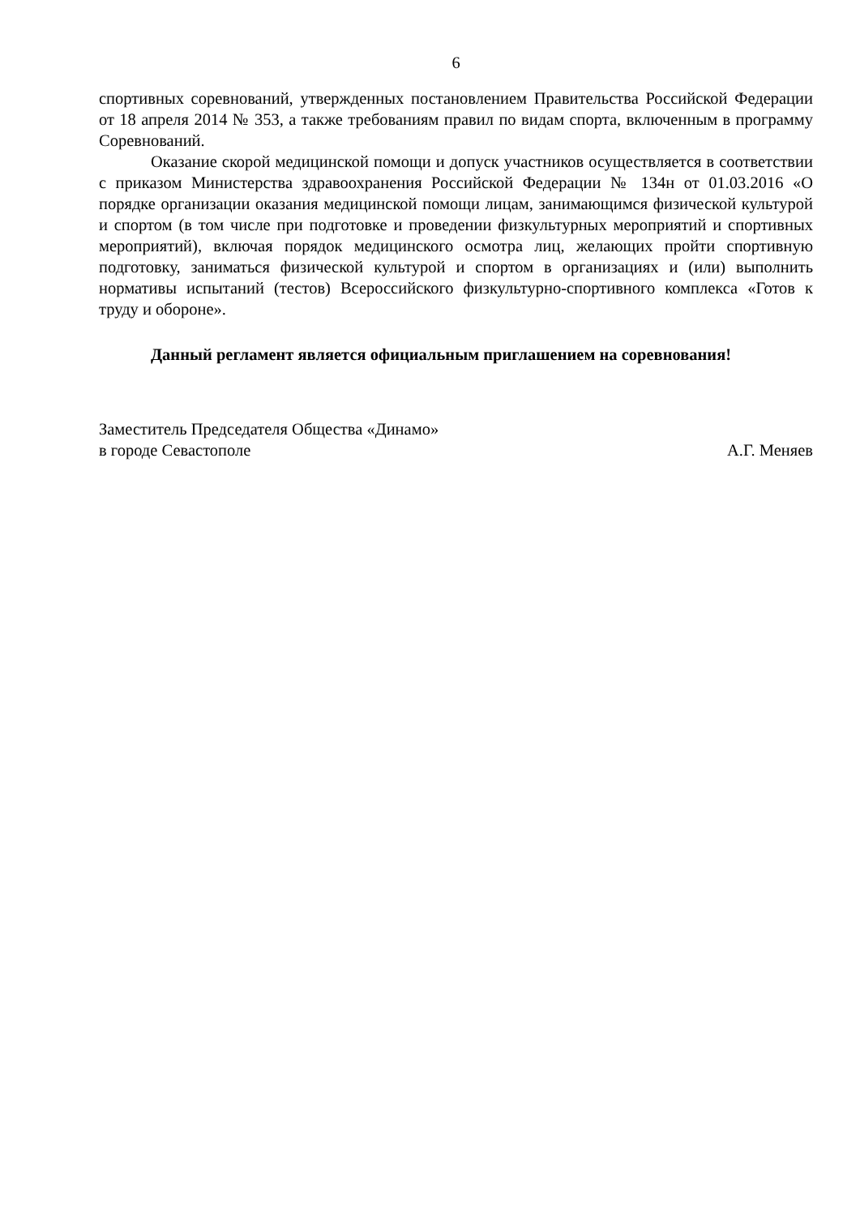6
спортивных соревнований, утвержденных постановлением Правительства Российской Федерации от 18 апреля 2014 № 353, а также требованиям правил по видам спорта, включенным в программу Соревнований.
Оказание скорой медицинской помощи и допуск участников осуществляется в соответствии с приказом Министерства здравоохранения Российской Федерации № 134н от 01.03.2016 «О порядке организации оказания медицинской помощи лицам, занимающимся физической культурой и спортом (в том числе при подготовке и проведении физкультурных мероприятий и спортивных мероприятий), включая порядок медицинского осмотра лиц, желающих пройти спортивную подготовку, заниматься физической культурой и спортом в организациях и (или) выполнить нормативы испытаний (тестов) Всероссийского физкультурно-спортивного комплекса «Готов к труду и обороне».
Данный регламент является официальным приглашением на соревнования!
Заместитель Председателя Общества «Динамо»
в городе Севастополе А.Г. Меняев